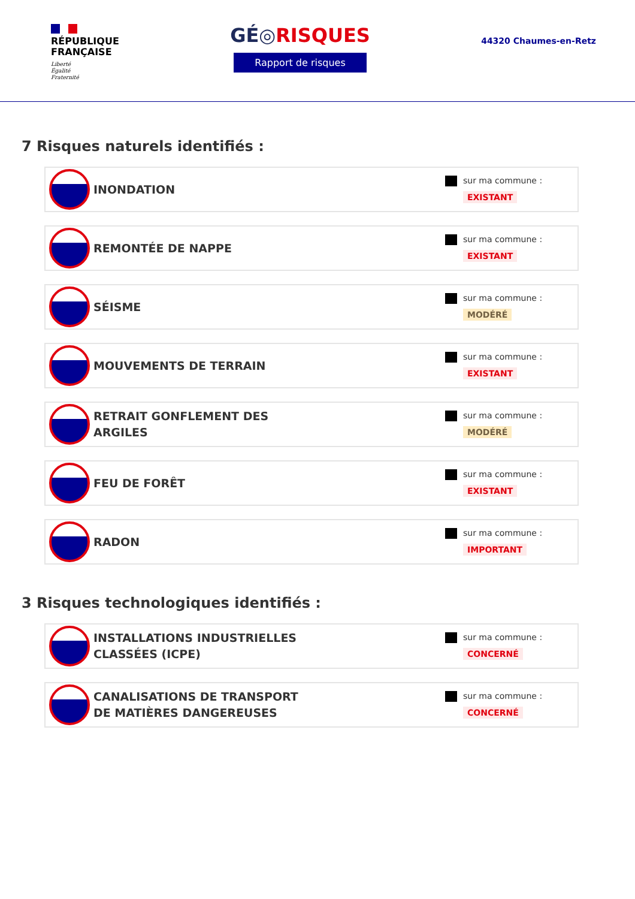RÉPUBLIQUE
FRANÇAISE
Liberté
Égalité
Fraternité
GÉ◎RISQUES
Rapport de risques
44320 Chaumes-en-Retz
7 Risques naturels identifiés :
INONDATION
sur ma commune :
EXISTANT
REMONTÉE DE NAPPE
sur ma commune :
EXISTANT
SÉISME
sur ma commune :
MODÉRÉ
MOUVEMENTS DE TERRAIN
sur ma commune :
EXISTANT
RETRAIT GONFLEMENT DES
ARGILES
sur ma commune :
MODÉRÉ
FEU DE FORÊT
sur ma commune :
EXISTANT
RADON
sur ma commune :
IMPORTANT
3 Risques technologiques identifiés :
INSTALLATIONS INDUSTRIELLES
CLASSÉES (ICPE)
sur ma commune :
CONCERNÉ
CANALISATIONS DE TRANSPORT
DE MATIÈRES DANGEREUSES
sur ma commune :
CONCERNÉ